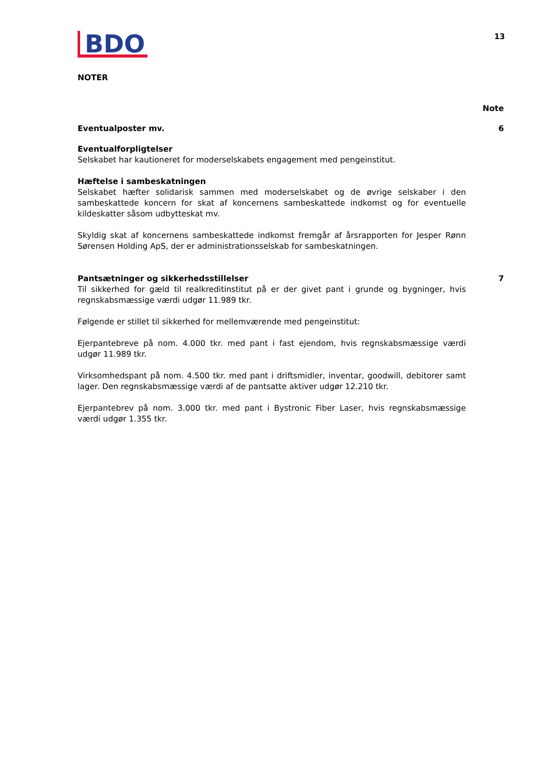BDO
13
NOTER
Note
Eventualposter mv. 6
Eventualforpligtelser
Selskabet har kautioneret for moderselskabets engagement med pengeinstitut.
Hæftelse i sambeskatningen
Selskabet hæfter solidarisk sammen med moderselskabet og de øvrige selskaber i den sambeskattede koncern for skat af koncernens sambeskattede indkomst og for eventuelle kildeskatter såsom udbytteskat mv.
Skyldig skat af koncernens sambeskattede indkomst fremgår af årsrapporten for Jesper Rønn Sørensen Holding ApS, der er administrationsselskab for sambeskatningen.
Pantsætninger og sikkerhedsstillelser 7
Til sikkerhed for gæld til realkreditinstitut på er der givet pant i grunde og bygninger, hvis regnskabsmæssige værdi udgør 11.989 tkr.
Følgende er stillet til sikkerhed for mellemværende med pengeinstitut:
Ejerpantebreve på nom. 4.000 tkr. med pant i fast ejendom, hvis regnskabsmæssige værdi udgør 11.989 tkr.
Virksomhedspant på nom. 4.500 tkr. med pant i driftsmidler, inventar, goodwill, debitorer samt lager. Den regnskabsmæssige værdi af de pantsatte aktiver udgør 12.210 tkr.
Ejerpantebrev på nom. 3.000 tkr. med pant i Bystronic Fiber Laser, hvis regnskabsmæssige værdi udgør 1.355 tkr.